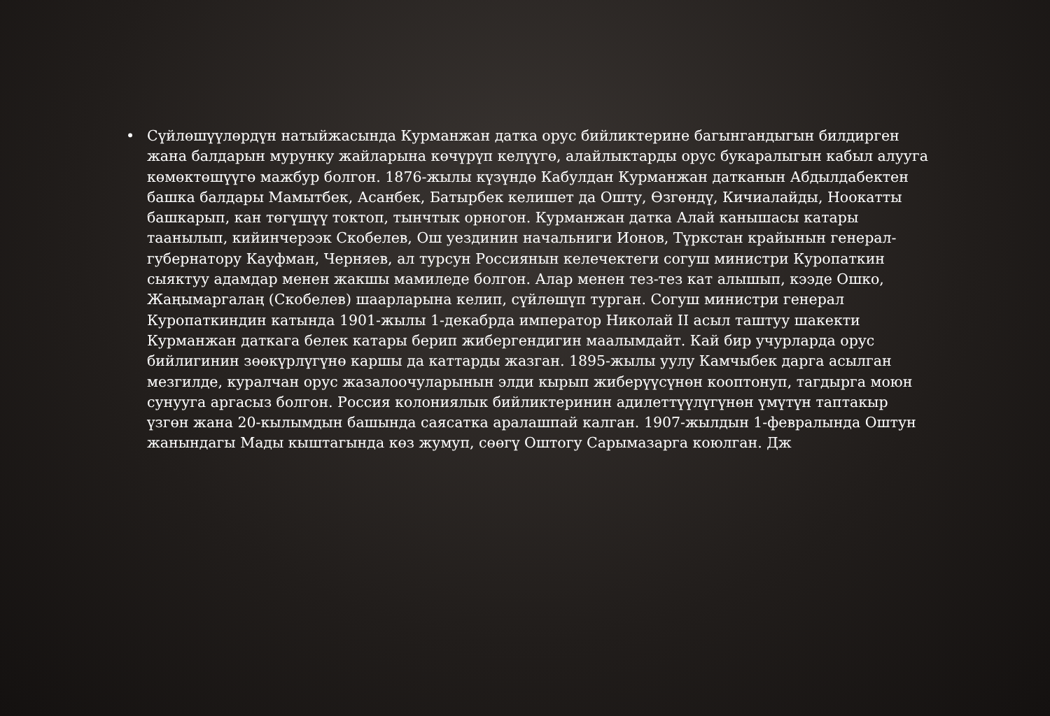• Сүйлөшүүлөрдүн натыйжасында Курманжан датка орус бийликтерине багынгандыгын билдирген жана балдарын мурунку жайларына көчүрүп келүүгө, алайлыктарды орус букаралыгын кабыл алууга көмөктөшүүгө мажбур болгон. 1876-жылы күзүндө Кабулдан Курманжан датканын Абдылдабектен башка балдары Мамытбек, Асанбек, Батырбек келишет да Ошту, Өзгөндү, Кичиалайды, Ноокатты башкарып, кан төгүшүү токтоп, тынчтык орногон. Курманжан датка Алай канышасы катары таанылып, кийинчерээк Скобелев, Ош уездинин начальниги Ионов, Түркстан крайынын генерал-губернатору Кауфман, Черняев, ал турсун Россиянын келечектеги согуш министри Куропаткин сыяктуу адамдар менен жакшы мамиледе болгон. Алар менен тез-тез кат алышып, кээде Ошко, Жаңымаргалаң (Скобелев) шаарларына келип, сүйлөшүп турган. Согуш министри генерал Куропаткиндин катында 1901-жылы 1-декабрда император Николай II асыл таштуу шакекти Курманжан даткага белек катары берип жибергендигин маалымдайт. Кай бир учурларда орус бийлигинин зөөкүрлүгүнө каршы да каттарды жазган. 1895-жылы уулу Камчыбек дарга асылган мезгилде, куралчан орус жазалоочуларынын элди кырып жиберүүсүнөн кооптонуп, тагдырга моюн сунууга аргасыз болгон. Россия колониялык бийликтеринин адилеттүүлүгүнөн үмүтүн таптакыр үзгөн жана 20-кылымдын башында саясатка аралашпай калган. 1907-жылдын 1-февралында Оштун жанындагы Мады кыштагында көз жумуп, сөөгү Оштогу Сарымазарга коюлган. Дж